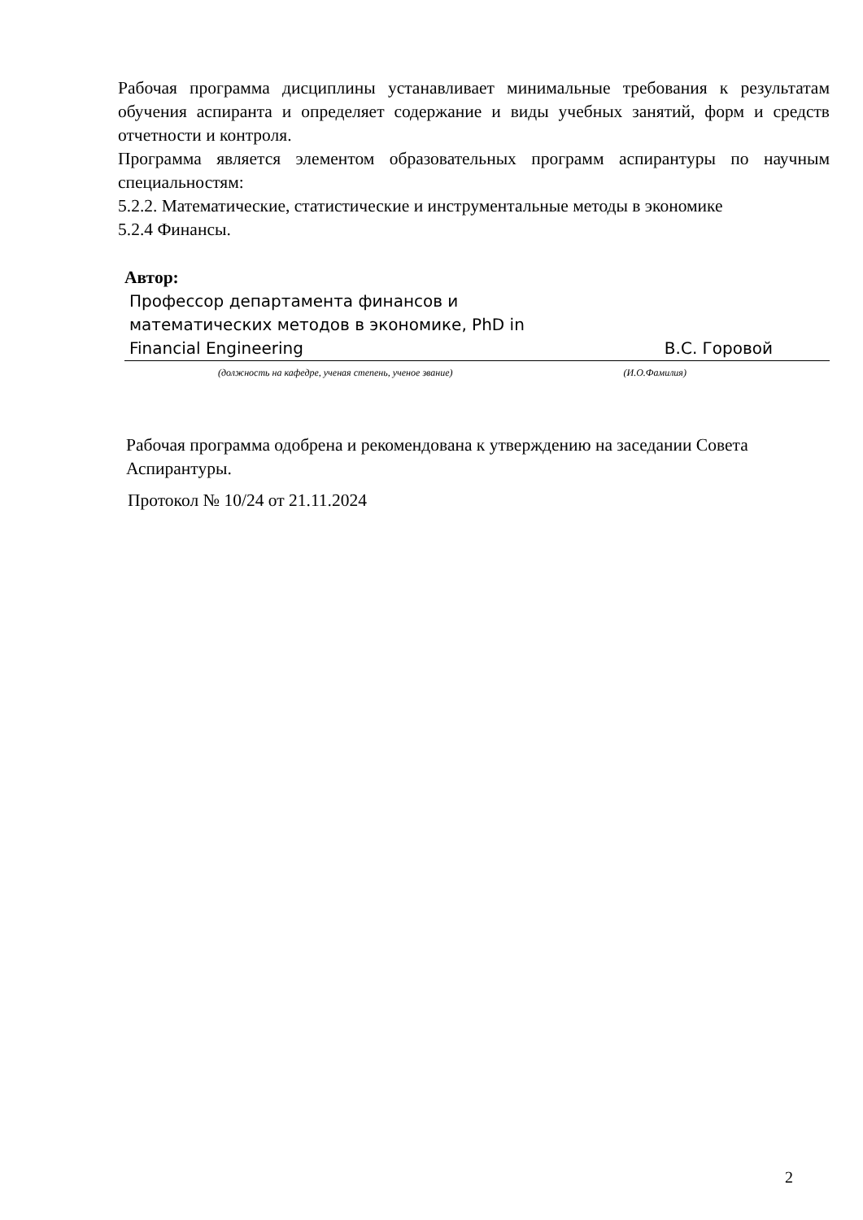Рабочая программа дисциплины устанавливает минимальные требования к результатам обучения аспиранта и определяет содержание и виды учебных занятий, форм и средств отчетности и контроля.
Программа является элементом образовательных программ аспирантуры по научным специальностям:
5.2.2. Математические, статистические и инструментальные методы в экономике
5.2.4 Финансы.
Автор:
Профессор департамента финансов и
математических методов в экономике, PhD in
Financial Engineering В.С. Горовой
(должность на кафедре, ученая степень, ученое звание) (И.О.Фамилия)
Рабочая программа одобрена и рекомендована к утверждению на заседании Совета Аспирантуры.
Протокол № 10/24 от 21.11.2024
2